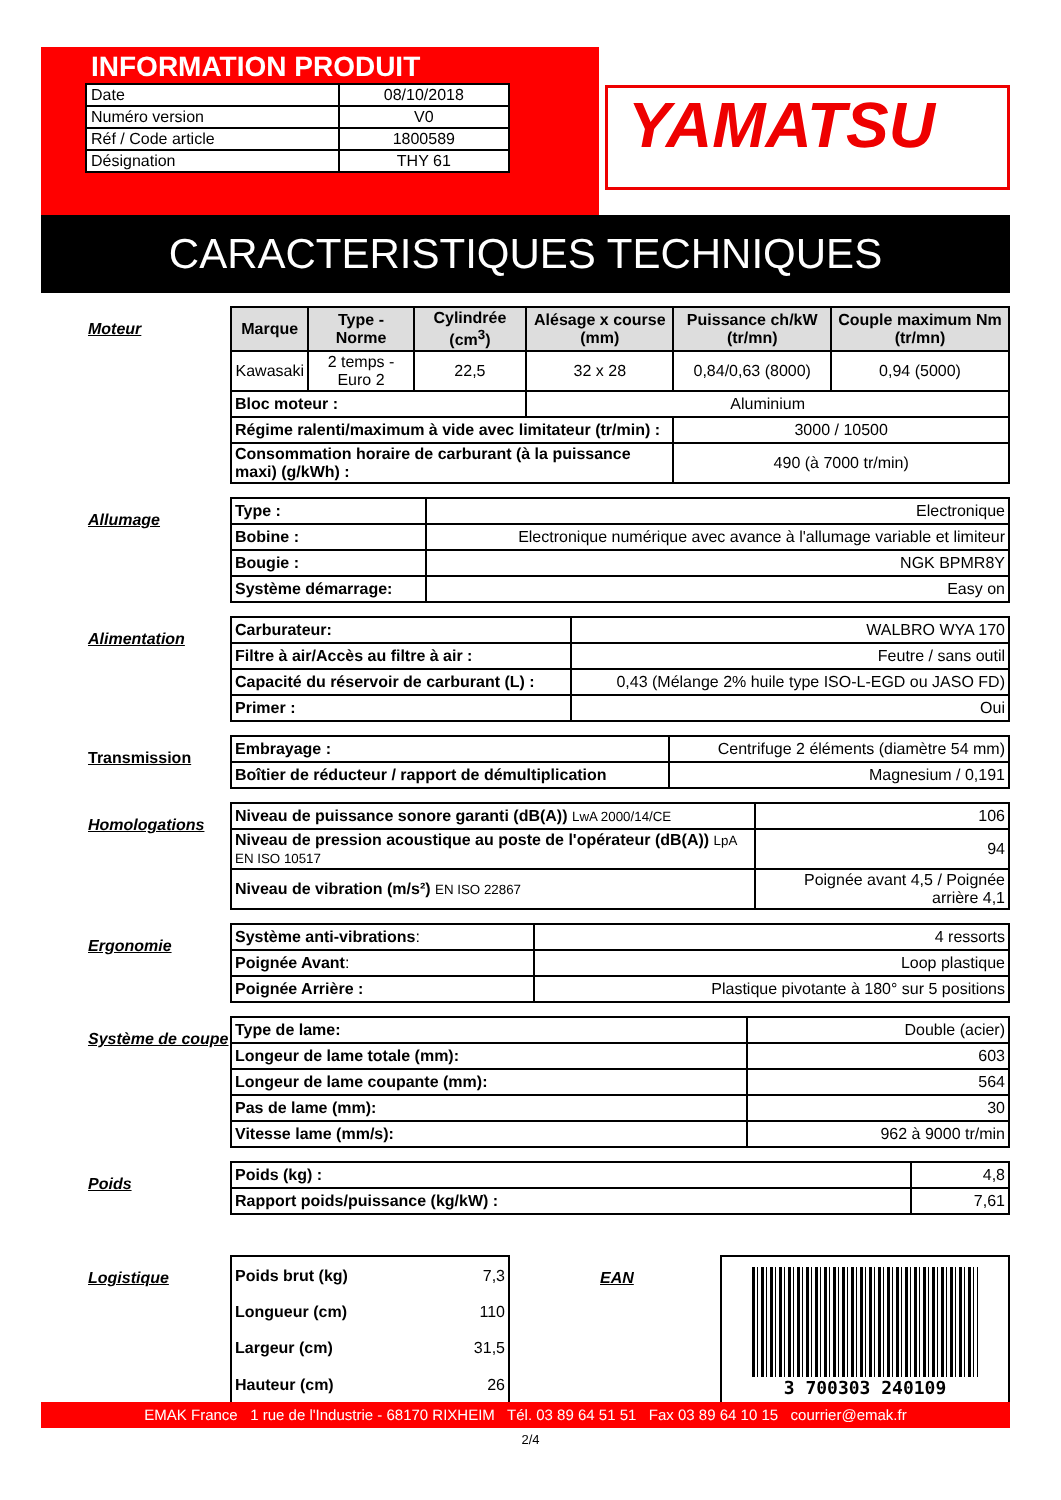INFORMATION PRODUIT
| Date | 08/10/2018 |
| Numéro version | V0 |
| Réf / Code article | 1800589 |
| Désignation | THY 61 |
YAMATSU
CARACTERISTIQUES TECHNIQUES
Moteur
| Marque | Type - Norme | Cylindrée (cm<sup>3</sup>) | Alésage x course (mm) | Puissance ch/kW (tr/mn) | Couple maximum Nm (tr/mn) |
| --- | --- | --- | --- | --- | --- |
| Kawasaki | 2 temps - Euro 2 | 22,5 | 32 x 28 | 0,84/0,63 (8000) | 0,94 (5000) |
| Bloc moteur : | | | Aluminium | | |
| Régime ralenti/maximum à vide avec limitateur (tr/min) : | | | | 3000 / 10500 | |
| Consommation horaire de carburant (à la puissance maxi) (g/kWh) : | | | | 490 (à 7000 tr/min) | |
Allumage
| Type : | Electronique |
| Bobine : | Electronique numérique avec avance à l'allumage variable et limiteur |
| Bougie : | NGK BPMR8Y |
| Système démarrage: | Easy on |
Alimentation
| Carburateur: | WALBRO WYA 170 |
| Filtre à air/Accès au filtre à air : | Feutre / sans outil |
| Capacité du réservoir de carburant (L) : | 0,43 (Mélange 2% huile type ISO-L-EGD ou JASO FD) |
| Primer : | Oui |
Transmission
| Embrayage : | Centrifuge 2 éléments (diamètre 54 mm) |
| Boîtier de réducteur / rapport de démultiplication | Magnesium / 0,191 |
Homologations
| Niveau de puissance sonore garanti (dB(A)) LwA 2000/14/CE | 106 |
| Niveau de pression acoustique au poste de l'opérateur (dB(A)) LpA EN ISO 10517 | 94 |
| Niveau de vibration (m/s²) EN ISO 22867 | Poignée avant 4,5 / Poignée arrière 4,1 |
Ergonomie
| Système anti-vibrations : | 4 ressorts |
| Poignée Avant : | Loop plastique |
| Poignée Arrière : | Plastique pivotante à 180° sur 5 positions |
Système de coupe
| Type de lame: | Double (acier) |
| Longeur de lame totale (mm): | 603 |
| Longeur de lame coupante (mm): | 564 |
| Pas de lame (mm): | 30 |
| Vitesse lame (mm/s): | 962 à 9000 tr/min |
Poids
| Poids (kg) : | 4,8 |
| Rapport poids/puissance (kg/kW) : | 7,61 |
Logistique
| Poids brut (kg) | 7,3 |
| Longueur (cm) | 110 |
| Largeur (cm) | 31,5 |
| Hauteur (cm) | 26 |
EAN
3 700303 240109
EMAK France 1 rue de l'Industrie - 68170 RIXHEIM Tél. 03 89 64 51 51 Fax 03 89 64 10 15 courrier@emak.fr
2/4